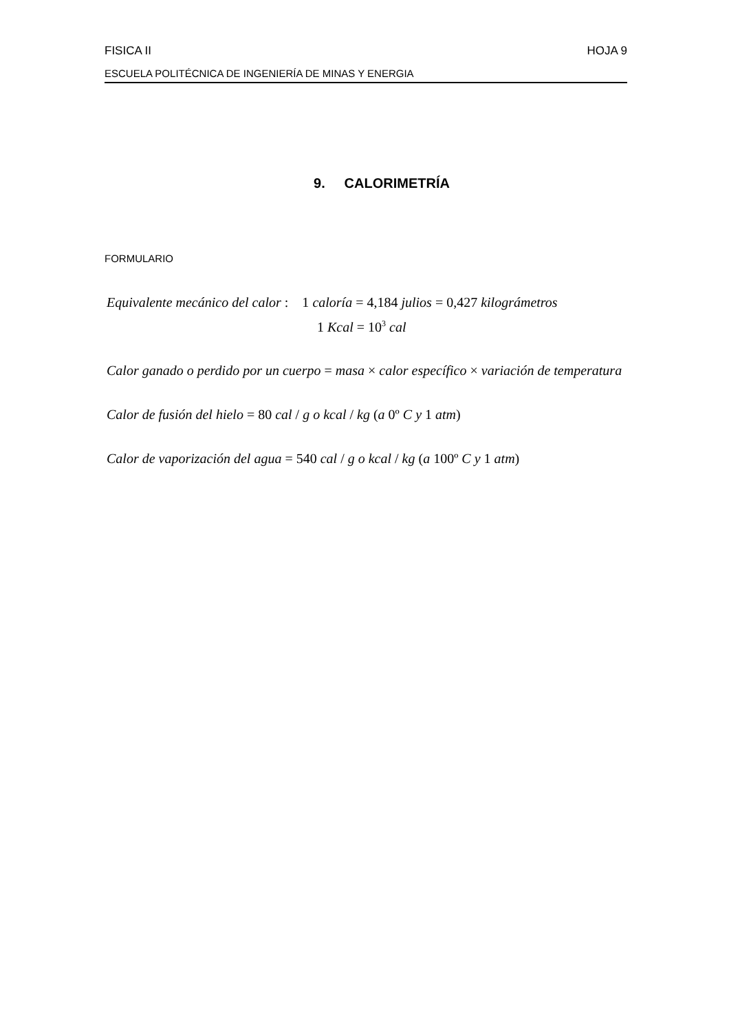FISICA II HOJA 9
ESCUELA POLITÉCNICA DE INGENIERÍA DE MINAS Y ENERGIA
9. CALORIMETRÍA
FORMULARIO
Equivalente mecánico del calor : 1 caloría = 4,184 julios = 0,427 kilográmetros
1 Kcal = 10<sup>3</sup> cal
Calor ganado o perdido por un cuerpo = masa × calor específico × variación de temperatura
Calor de fusión del hielo = 80 cal / g o kcal / kg (a 0º C y 1 atm)
Calor de vaporización del agua = 540 cal / g o kcal / kg (a 100º C y 1 atm)